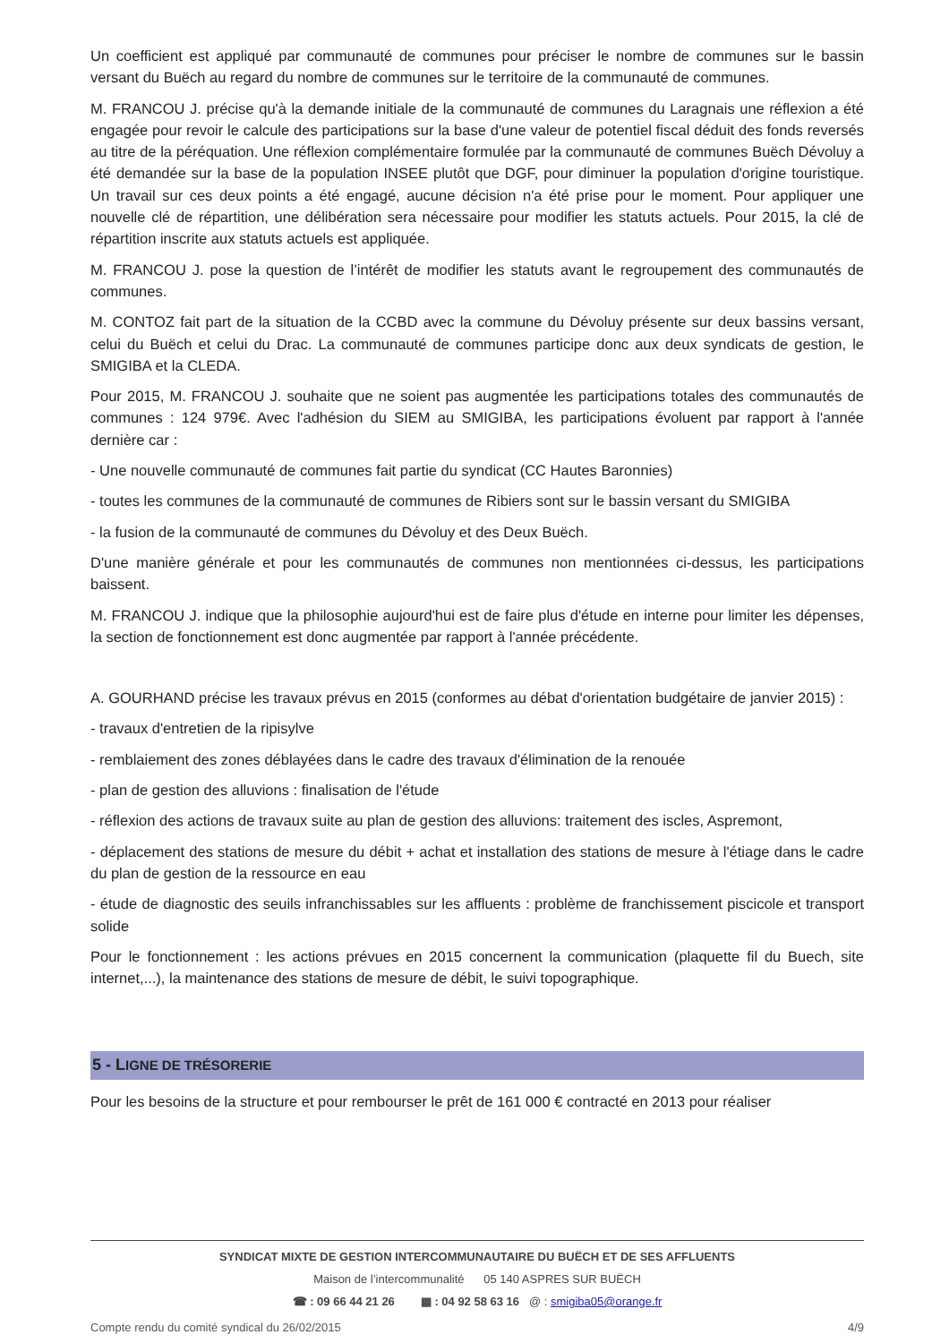Un coefficient est appliqué par communauté de communes pour préciser le nombre de communes sur le bassin versant du Buëch au regard du nombre de communes sur le territoire de la communauté de communes.
M. FRANCOU J. précise qu'à la demande initiale de la communauté de communes du Laragnais une réflexion a été engagée pour revoir le calcule des participations sur la base d'une valeur de potentiel fiscal déduit des fonds reversés au titre de la péréquation. Une réflexion complémentaire formulée par la communauté de communes Buëch Dévoluy a été demandée sur la base de la population INSEE plutôt que DGF, pour diminuer la population d'origine touristique. Un travail sur ces deux points a été engagé, aucune décision n'a été prise pour le moment. Pour appliquer une nouvelle clé de répartition, une délibération sera nécessaire pour modifier les statuts actuels. Pour 2015, la clé de répartition inscrite aux statuts actuels est appliquée.
M. FRANCOU J. pose la question de l’intérêt de modifier les statuts avant le regroupement des communautés de communes.
M. CONTOZ fait part de la situation de la CCBD avec la commune du Dévoluy présente sur deux bassins versant, celui du Buëch et celui du Drac. La communauté de communes participe donc aux deux syndicats de gestion, le SMIGIBA et la CLEDA.
Pour 2015, M. FRANCOU J. souhaite que ne soient pas augmentée les participations totales des communautés de communes : 124 979€. Avec l'adhésion du SIEM au SMIGIBA, les participations évoluent par rapport à l'année dernière car :
- Une nouvelle communauté de communes fait partie du syndicat (CC Hautes Baronnies)
- toutes les communes de la communauté de communes de Ribiers sont sur le bassin versant du SMIGIBA
- la fusion de la communauté de communes du Dévoluy et des Deux Buëch.
D'une manière générale et pour les communautés de communes non mentionnées ci-dessus, les participations baissent.
M. FRANCOU J. indique que la philosophie aujourd'hui est de faire plus d'étude en interne pour limiter les dépenses, la section de fonctionnement est donc augmentée par rapport à l'année précédente.
A. GOURHAND précise les travaux prévus en 2015 (conformes au débat d'orientation budgétaire de janvier 2015) :
- travaux d'entretien de la ripisylve
- remblaiement des zones déblayées dans le cadre des travaux d'élimination de la renouée
- plan de gestion des alluvions : finalisation de l'étude
- réflexion des actions de travaux suite au plan de gestion des alluvions: traitement des iscles, Aspremont,
- déplacement des stations de mesure du débit + achat et installation des stations de mesure à l'étiage dans le cadre du plan de gestion de la ressource en eau
- étude de diagnostic des seuils infranchissables sur les affluents : problème de franchissement piscicole et transport solide
Pour le fonctionnement : les actions prévues en 2015 concernent la communication (plaquette fil du Buech, site internet,...), la maintenance des stations de mesure de débit, le suivi topographique.
5 - LIGNE DE TRÉSORERIE
Pour les besoins de la structure et pour rembourser le prêt de 161 000 € contracté en 2013 pour réaliser
SYNDICAT MIXTE DE GESTION INTERCOMMUNAUTAIRE DU BUËCH ET DE SES AFFLUENTS
Maison de l’intercommunalité 05 140 ASPRES SUR BUËCH
☎ : 09 66 44 21 26 ▦ : 04 92 58 63 16 @ : smigiba05@orange.fr
Compte rendu du comité syndical du 26/02/2015 4/9